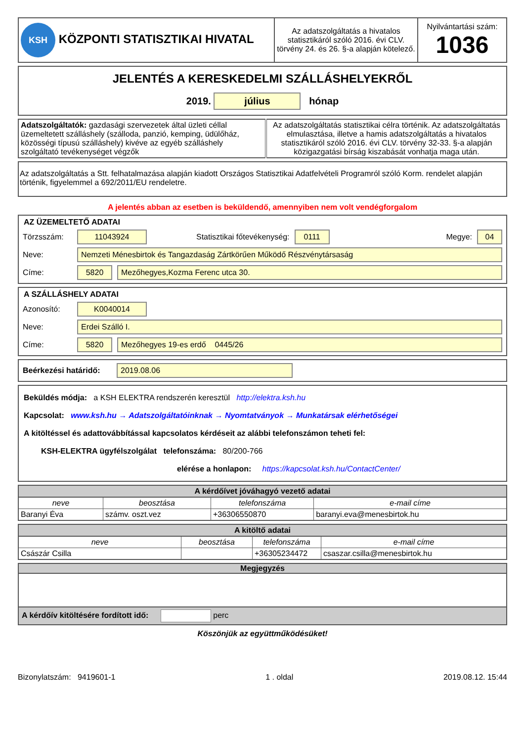| KSH KÖZPONTI STATISZTIKAI HIVATAL | Az adatszolgáltatás a hivatalos statisztikáról szóló 2016. évi CLV. törvény 24. és 26. §-a alapján kötelező. | Nyilvántartási szám: 1036 |
JELENTÉS A KERESKEDELMI SZÁLLÁSHELYEKRŐL
2019. július hónap
| Adatszolgáltatók: gazdasági szervezetek által üzleti céllal üzemeltetett szálláshely (szálloda, panzió, kemping, üdülőház, közösségi típusú szálláshely) kivéve az egyéb szálláshely szolgáltató tevékenységet végzők | Az adatszolgáltatás statisztikai célra történik. Az adatszolgáltatás elmulasztása, illetve a hamis adatszolgáltatás a hivatalos statisztikáról szóló 2016. évi CLV. törvény 32-33. §-a alapján közigazgatási bírság kiszabását vonhatja maga után. |
Az adatszolgáltatás a Stt. felhatalmazása alapján kiadott Országos Statisztikai Adatfelvételi Programról szóló Korm. rendelet alapján történik, figyelemmel a 692/2011/EU rendeletre.
A jelentés abban az esetben is beküldendő, amennyiben nem volt vendégforgalom
AZ ÜZEMELTETŐ ADATAI
Törzsszám: 11043924 Statisztikai főtevékenység: 0111 Megye: 04
Neve: Nemzeti Ménesbirtok és Tangazdaság Zártkörűen Működő Részvénytársaság
Címe: 5820 Mezőhegyes,Kozma Ferenc utca 30.
A SZÁLLÁSHELY ADATAI
Azonosító: K0040014
Neve: Erdei Szálló I.
Címe: 5820 Mezőhegyes 19-es erdő 0445/26
Beérkezési határidő: 2019.08.06
Beküldés módja: a KSH ELEKTRA rendszerén keresztül http://elektra.ksh.hu
Kapcsolat: www.ksh.hu → Adatszolgáltatóinknak → Nyomtatványok → Munkatársak elérhetőségei
A kitöltéssel és adattovábbítással kapcsolatos kérdéseit az alábbi telefonszámon teheti fel:
KSH-ELEKTRA ügyfélszolgálat telefonszáma: 80/200-766
elérése a honlapon: https://kapcsolat.ksh.hu/ContactCenter/
| A kérdőívet jóváhagyó vezető adatai | | | |
| --- | --- | --- | --- |
| neve | beosztása | telefonszáma | e-mail címe |
| Baranyi Éva | számv. oszt.vez | +36306550870 | baranyi.eva@menesbirtok.hu |
| A kitöltő adatai | | | |
| --- | --- | --- | --- |
| neve | beosztása | telefonszáma | e-mail címe |
| Császár Csilla | | +36305234472 | csaszar.csilla@menesbirtok.hu |
Megjegyzés
A kérdőív kitöltésére fordított idő: perc
Köszönjük az együttműködésüket!
Bizonylatszám: 9419601-1 1 . oldal 2019.08.12. 15:44